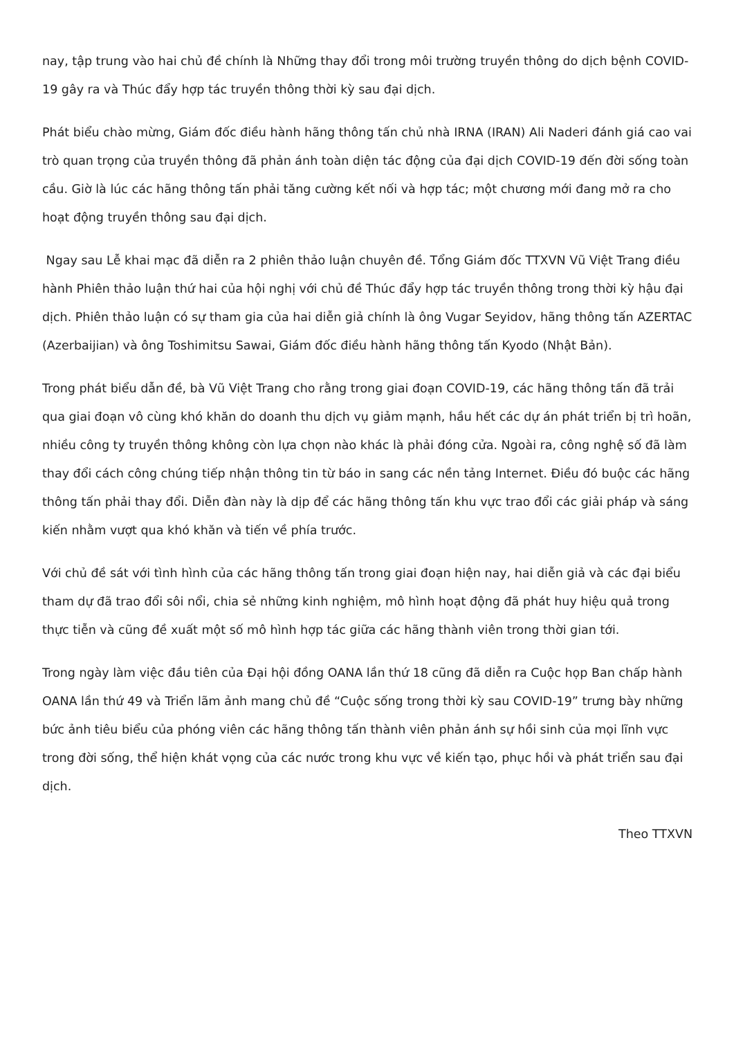nay, tập trung vào hai chủ đề chính là Những thay đổi trong môi trường truyền thông do dịch bệnh COVID-19 gây ra và Thúc đẩy hợp tác truyền thông thời kỳ sau đại dịch.
Phát biểu chào mừng, Giám đốc điều hành hãng thông tấn chủ nhà IRNA (IRAN) Ali Naderi đánh giá cao vai trò quan trọng của truyền thông đã phản ánh toàn diện tác động của đại dịch COVID-19 đến đời sống toàn cầu. Giờ là lúc các hãng thông tấn phải tăng cường kết nối và hợp tác; một chương mới đang mở ra cho hoạt động truyền thông sau đại dịch.
Ngay sau Lễ khai mạc đã diễn ra 2 phiên thảo luận chuyên đề. Tổng Giám đốc TTXVN Vũ Việt Trang điều hành Phiên thảo luận thứ hai của hội nghị với chủ đề Thúc đẩy hợp tác truyền thông trong thời kỳ hậu đại dịch. Phiên thảo luận có sự tham gia của hai diễn giả chính là ông Vugar Seyidov, hãng thông tấn AZERTAC (Azerbaijian) và ông Toshimitsu Sawai, Giám đốc điều hành hãng thông tấn Kyodo (Nhật Bản).
Trong phát biểu dẫn đề, bà Vũ Việt Trang cho rằng trong giai đoạn COVID-19, các hãng thông tấn đã trải qua giai đoạn vô cùng khó khăn do doanh thu dịch vụ giảm mạnh, hầu hết các dự án phát triển bị trì hoãn, nhiều công ty truyền thông không còn lựa chọn nào khác là phải đóng cửa. Ngoài ra, công nghệ số đã làm thay đổi cách công chúng tiếp nhận thông tin từ báo in sang các nền tảng Internet. Điều đó buộc các hãng thông tấn phải thay đổi. Diễn đàn này là dịp để các hãng thông tấn khu vực trao đổi các giải pháp và sáng kiến nhằm vượt qua khó khăn và tiến về phía trước.
Với chủ đề sát với tình hình của các hãng thông tấn trong giai đoạn hiện nay, hai diễn giả và các đại biểu tham dự đã trao đổi sôi nổi, chia sẻ những kinh nghiệm, mô hình hoạt động đã phát huy hiệu quả trong thực tiễn và cũng đề xuất một số mô hình hợp tác giữa các hãng thành viên trong thời gian tới.
Trong ngày làm việc đầu tiên của Đại hội đồng OANA lần thứ 18 cũng đã diễn ra Cuộc họp Ban chấp hành OANA lần thứ 49 và Triển lãm ảnh mang chủ đề “Cuộc sống trong thời kỳ sau COVID-19” trưng bày những bức ảnh tiêu biểu của phóng viên các hãng thông tấn thành viên phản ánh sự hồi sinh của mọi lĩnh vực trong đời sống, thể hiện khát vọng của các nước trong khu vực về kiến tạo, phục hồi và phát triển sau đại dịch.
Theo TTXVN